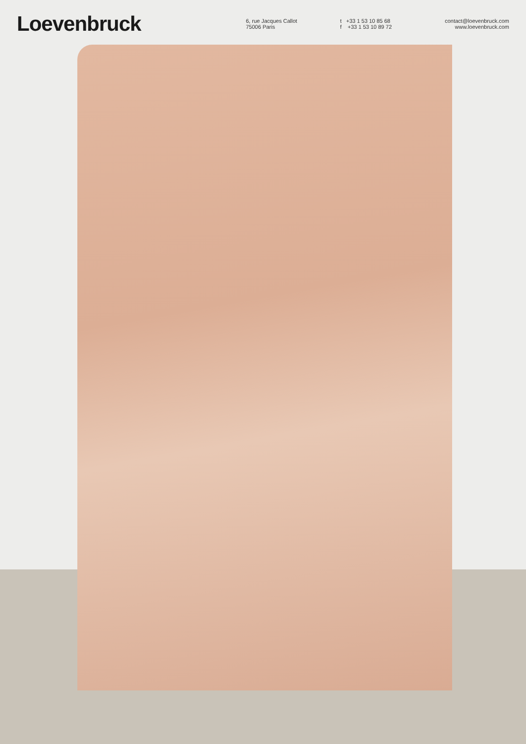Loevenbruck
6, rue Jacques Callot
75006 Paris
t +33 1 53 10 85 68
f +33 1 53 10 89 72
contact@loevenbruck.com
www.loevenbruck.com